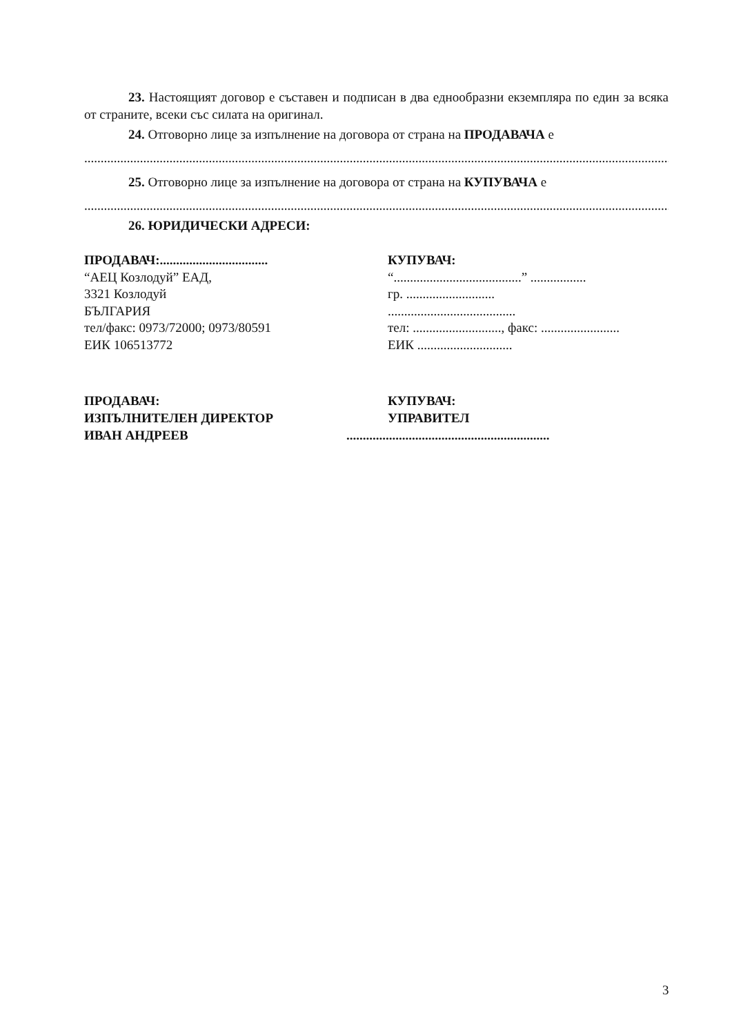23. Настоящият договор е съставен и подписан в два еднообразни екземпляра по един за всяка от страните, всеки със силата на оригинал.
24. Отговорно лице за изпълнение на договора от страна на ПРОДАВАЧА е
..................................................................................................................................................................................................................
25. Отговорно лице за изпълнение на договора от страна на КУПУВАЧА е
..................................................................................................................................................................................................................
26. ЮРИДИЧЕСКИ АДРЕСИ:
ПРОДАВАЧ:.................................
“АЕЦ Козлодуй” ЕАД,
3321 Козлодуй
БЪЛГАРИЯ
тел/факс: 0973/72000; 0973/80591
ЕИК 106513772
КУПУВАЧ:
“.......................................” .................
гр. ...........................
.......................................
тел: ..........................., факс: ........................
ЕИК .............................
ПРОДАВАЧ:
ИЗПЪЛНИТЕЛЕН ДИРЕКТОР
ИВАН АНДРЕЕВ
КУПУВАЧ:
УПРАВИТЕЛ
..............................................................
3